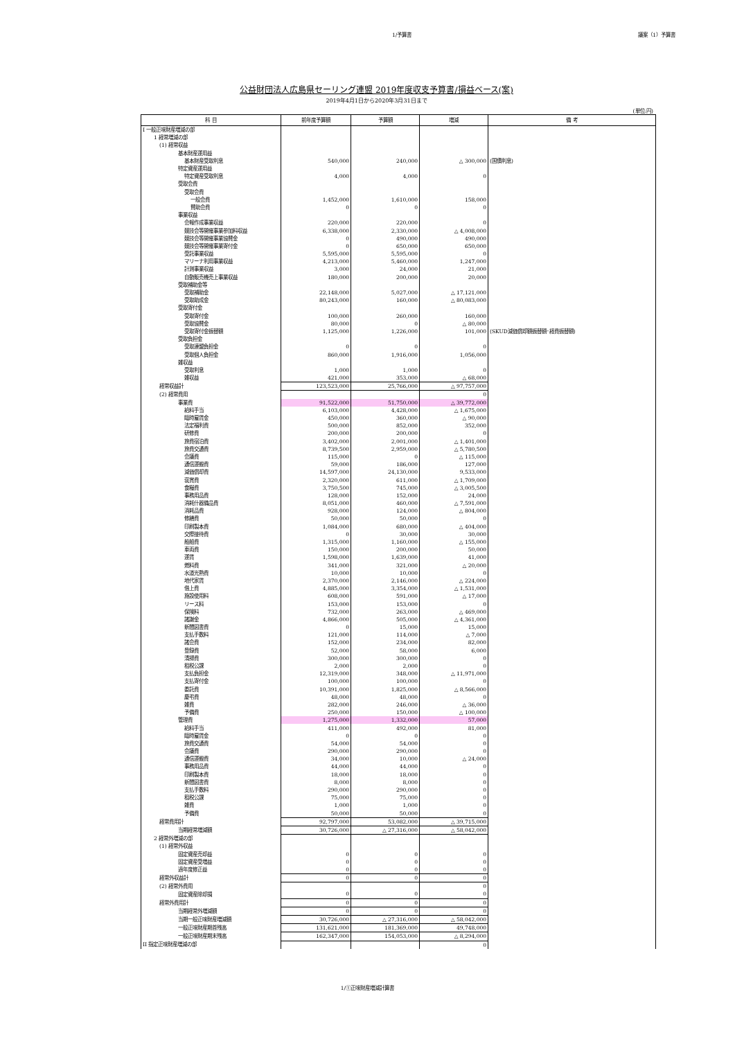1/予算書 議案（1）予算書
公益財団法人広島県セーリング連盟 2019年度収支予算書/損益ベース(案)
2019年4月1日から2020年3月31日まで
(単位:円)
| 科 目 | 前年度予算額 | 予算額 | 増減 | 備 考 |
| --- | --- | --- | --- | --- |
| I 一般正味財産増減の部 | | | | |
| 1 経常増減の部 | | | | |
| (1) 経常収益 | | | | |
| 基本財産運用益 | | | | |
| 基本財産受取利息 | 540,000 | 240,000 | △ 300,000 | (国債利息) |
| 特定資産運用益 | | | | |
| 特定資産受取利息 | 4,000 | 4,000 | 0 | |
| 受取会費 | | | | |
| 受取会費 | | | | |
| 一般会費 | 1,452,000 | 1,610,000 | 158,000 | |
| 賛助会費 | 0 | 0 | 0 | |
| 事業収益 | | | | |
| 会報作成事業収益 | 220,000 | 220,000 | 0 | |
| 競技会等開催事業参加料収益 | 6,338,000 | 2,330,000 | △ 4,008,000 | |
| 競技会等開催事業協賛金 | 0 | 490,000 | 490,000 | |
| 競技会等開催事業寄付金 | 0 | 650,000 | 650,000 | |
| 受託事業収益 | 5,595,000 | 5,595,000 | 0 | |
| マリーナ利用事業収益 | 4,213,000 | 5,460,000 | 1,247,000 | |
| 計測事業収益 | 3,000 | 24,000 | 21,000 | |
| 自動販売機売上事業収益 | 180,000 | 200,000 | 20,000 | |
| 受取補助金等 | | | | |
| 受取補助金 | 22,148,000 | 5,027,000 | △ 17,121,000 | |
| 受取助成金 | 80,243,000 | 160,000 | △ 80,083,000 | |
| 受取寄付金 | | | | |
| 受取寄付金 | 100,000 | 260,000 | 160,000 | |
| 受取協賛金 | 80,000 | 0 | △ 80,000 | |
| 受取寄付金振替額 | 1,125,000 | 1,226,000 | 101,000 | (SKUD減価償却額振替額･経費振替額) |
| 受取負担金 | | | | |
| 受取連盟負担金 | 0 | 0 | 0 | |
| 受取個人負担金 | 860,000 | 1,916,000 | 1,056,000 | |
| 雑収益 | | | | |
| 受取利息 | 1,000 | 1,000 | 0 | |
| 雑収益 | 421,000 | 353,000 | △ 68,000 | |
| 経常収益計 | 123,523,000 | 25,766,000 | △ 97,757,000 | |
| (2) 経常費用 | | | 0 | |
| 事業費 | 91,522,000 | 51,750,000 | △ 39,772,000 | |
| 給料手当 | 6,103,000 | 4,428,000 | △ 1,675,000 | |
| 臨時雇賃金 | 450,000 | 360,000 | △ 90,000 | |
| 法定福利費 | 500,000 | 852,000 | 352,000 | |
| 研修費 | 200,000 | 200,000 | 0 | |
| 旅費宿泊費 | 3,402,000 | 2,001,000 | △ 1,401,000 | |
| 旅費交通費 | 8,739,500 | 2,959,000 | △ 5,780,500 | |
| 会議費 | 115,000 | 0 | △ 115,000 | |
| 通信運搬費 | 59,000 | 186,000 | 127,000 | |
| 減価償却費 | 14,597,000 | 24,130,000 | 9,533,000 | |
| 褒賞費 | 2,320,000 | 611,000 | △ 1,709,000 | |
| 食糧費 | 3,750,500 | 745,000 | △ 3,005,500 | |
| 事務用品費 | 128,000 | 152,000 | 24,000 | |
| 消耗什器備品費 | 8,051,000 | 460,000 | △ 7,591,000 | |
| 消耗品費 | 928,000 | 124,000 | △ 804,000 | |
| 修繕費 | 50,000 | 50,000 | 0 | |
| 印刷製本費 | 1,084,000 | 680,000 | △ 404,000 | |
| 交際接待費 | 0 | 30,000 | 30,000 | |
| 船舶費 | 1,315,000 | 1,160,000 | △ 155,000 | |
| 車両費 | 150,000 | 200,000 | 50,000 | |
| 運賃 | 1,598,000 | 1,639,000 | 41,000 | |
| 燃料費 | 341,000 | 321,000 | △ 20,000 | |
| 水道光熱費 | 10,000 | 10,000 | 0 | |
| 地代家賃 | 2,370,000 | 2,146,000 | △ 224,000 | |
| 借上費 | 4,885,000 | 3,354,000 | △ 1,531,000 | |
| 施設使用料 | 608,000 | 591,000 | △ 17,000 | |
| リース料 | 153,000 | 153,000 | 0 | |
| 保険料 | 732,000 | 263,000 | △ 469,000 | |
| 諸謝金 | 4,866,000 | 505,000 | △ 4,361,000 | |
| 新聞図書費 | 0 | 15,000 | 15,000 | |
| 支払手数料 | 121,000 | 114,000 | △ 7,000 | |
| 諸会費 | 152,000 | 234,000 | 82,000 | |
| 登録費 | 52,000 | 58,000 | 6,000 | |
| 清掃費 | 300,000 | 300,000 | 0 | |
| 租税公課 | 2,000 | 2,000 | 0 | |
| 支払負担金 | 12,319,000 | 348,000 | △ 11,971,000 | |
| 支払寄付金 | 100,000 | 100,000 | 0 | |
| 委託費 | 10,391,000 | 1,825,000 | △ 8,566,000 | |
| 慶弔費 | 48,000 | 48,000 | 0 | |
| 雑費 | 282,000 | 246,000 | △ 36,000 | |
| 予備費 | 250,000 | 150,000 | △ 100,000 | |
| 管理費 | 1,275,000 | 1,332,000 | 57,000 | |
| 給料手当 | 411,000 | 492,000 | 81,000 | |
| 臨時雇賃金 | 0 | 0 | 0 | |
| 旅費交通費 | 54,000 | 54,000 | 0 | |
| 会議費 | 290,000 | 290,000 | 0 | |
| 通信運搬費 | 34,000 | 10,000 | △ 24,000 | |
| 事務用品費 | 44,000 | 44,000 | 0 | |
| 印刷製本費 | 18,000 | 18,000 | 0 | |
| 新聞図書費 | 8,000 | 8,000 | 0 | |
| 支払手数料 | 290,000 | 290,000 | 0 | |
| 租税公課 | 75,000 | 75,000 | 0 | |
| 雑費 | 1,000 | 1,000 | 0 | |
| 予備費 | 50,000 | 50,000 | 0 | |
| 経常費用計 | 92,797,000 | 53,082,000 | △ 39,715,000 | |
| 当期経常増減額 | 30,726,000 | △ 27,316,000 | △ 58,042,000 | |
| 2 経常外増減の部 | | | | |
| (1) 経常外収益 | | | | |
| 固定資産売却益 | 0 | 0 | 0 | |
| 固定資産受増益 | 0 | 0 | 0 | |
| 過年度修正益 | 0 | 0 | 0 | |
| 経常外収益計 | 0 | 0 | 0 | |
| (2) 経常外費用 | | | 0 | |
| 固定資産除却損 | 0 | 0 | 0 | |
| 経常外費用計 | 0 | 0 | 0 | |
| 当期経常外増減額 | 0 | 0 | 0 | |
| 当期一般正味財産増減額 | 30,726,000 | △ 27,316,000 | △ 58,042,000 | |
| 一般正味財産期首残高 | 131,621,000 | 181,369,000 | 49,748,000 | |
| 一般正味財産期末残高 | 162,347,000 | 154,053,000 | △ 8,294,000 | |
| II 指定正味財産増減の部 | | | 0 | |
1/①正味財産増減計算書